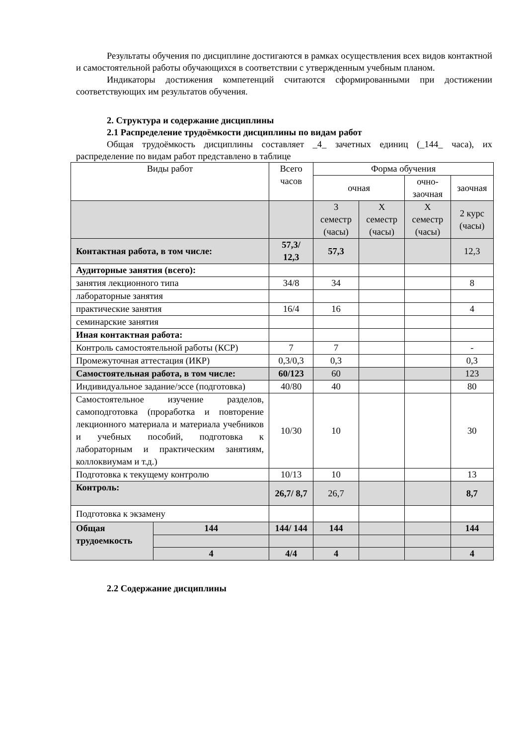Результаты обучения по дисциплине достигаются в рамках осуществления всех видов контактной и самостоятельной работы обучающихся в соответствии с утвержденным учебным планом.
Индикаторы достижения компетенций считаются сформированными при достижении соответствующих им результатов обучения.
2. Структура и содержание дисциплины
2.1 Распределение трудоёмкости дисциплины по видам работ
Общая трудоёмкость дисциплины составляет _4_ зачетных единиц (_144_ часа), их распределение по видам работ представлено в таблице
| Виды работ | | Всего часов | Форма обучения | | | |
| --- | --- | --- | --- | --- | --- | --- |
| | | | очная | | очно-заочная | заочная |
| | | | 3 семестр (часы) | Х семестр (часы) | Х семестр (часы) | 2 курс (часы) |
| Контактная работа, в том числе: | | 57,3/ 12,3 | 57,3 | | | 12,3 |
| Аудиторные занятия (всего): | | | | | | |
| занятия лекционного типа | | 34/8 | 34 | | | 8 |
| лабораторные занятия | | | | | | |
| практические занятия | | 16/4 | 16 | | | 4 |
| семинарские занятия | | | | | | |
| Иная контактная работа: | | | | | | |
| Контроль самостоятельной работы (КСР) | | 7 | 7 | | | - |
| Промежуточная аттестация (ИКР) | | 0,3/0,3 | 0,3 | | | 0,3 |
| Самостоятельная работа, в том числе: | | 60/123 | 60 | | | 123 |
| Индивидуальное задание/эссе (подготовка) | | 40/80 | 40 | | | 80 |
| Самостоятельное изучение разделов, самоподготовка (проработка и повторение лекционного материала и материала учебников и учебных пособий, подготовка к лабораторным и практическим занятиям, коллоквиумам и т.д.) | | 10/30 | 10 | | | 30 |
| Подготовка к текущему контролю | | 10/13 | 10 | | | 13 |
| Контроль: | | 26,7/ 8,7 | 26,7 | | | 8,7 |
| Подготовка к экзамену | | | | | | |
| Общая трудоемкость | 144 | 144/ 144 | 144 | | | 144 |
| | 4 | 4/4 | 4 | | | 4 |
2.2 Содержание дисциплины